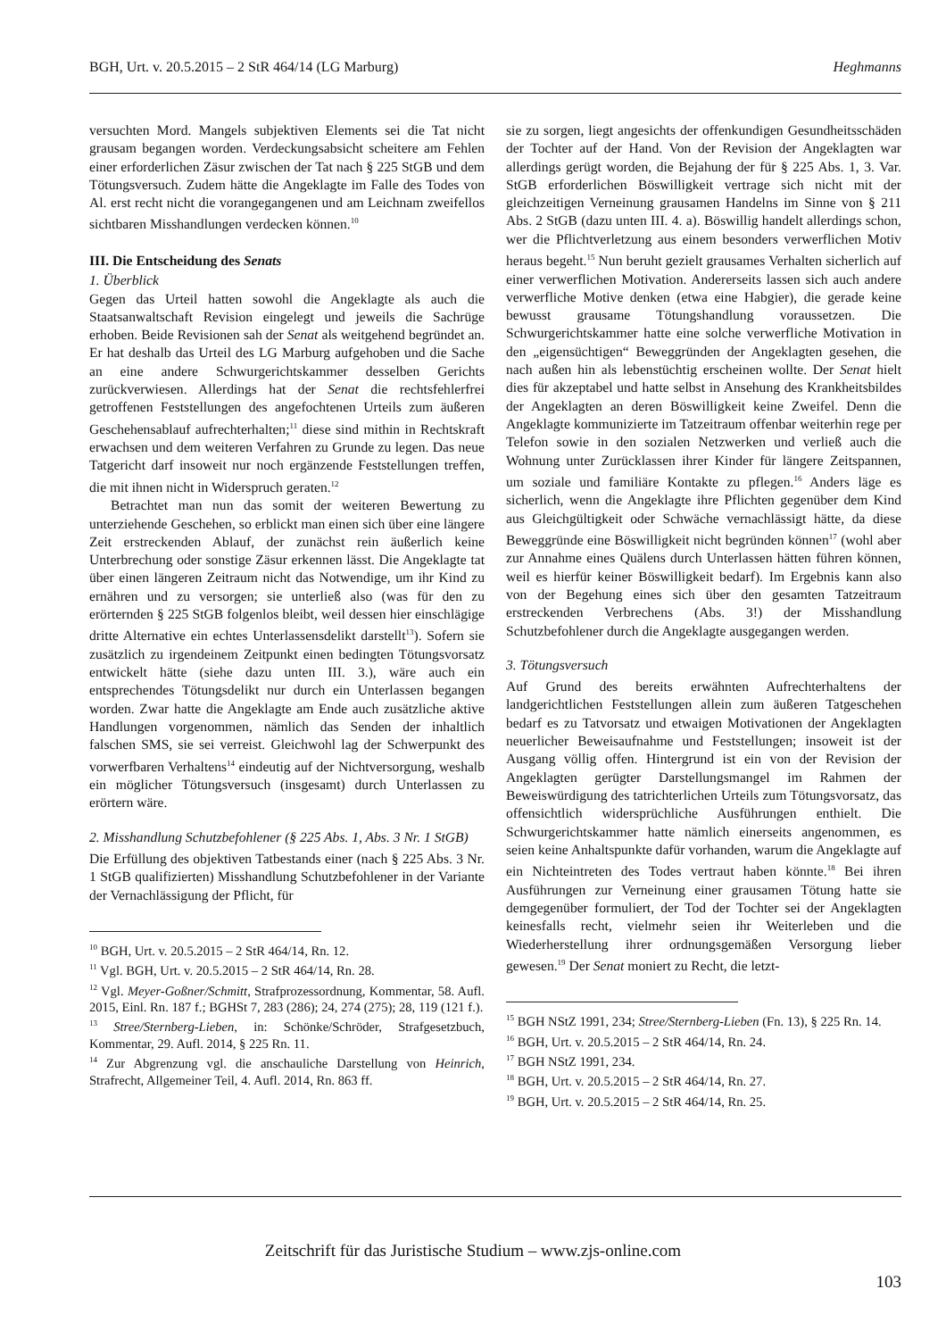BGH, Urt. v. 20.5.2015 – 2 StR 464/14 (LG Marburg) Heghmanns
versuchten Mord. Mangels subjektiven Elements sei die Tat nicht grausam begangen worden. Verdeckungsabsicht scheitere am Fehlen einer erforderlichen Zäsur zwischen der Tat nach § 225 StGB und dem Tötungsversuch. Zudem hätte die Angeklagte im Falle des Todes von Al. erst recht nicht die vorangegangenen und am Leichnam zweifellos sichtbaren Misshandlungen verdecken können.<sup>10</sup>
III. Die Entscheidung des Senats
1. Überblick
Gegen das Urteil hatten sowohl die Angeklagte als auch die Staatsanwaltschaft Revision eingelegt und jeweils die Sachrüge erhoben. Beide Revisionen sah der Senat als weitgehend begründet an. Er hat deshalb das Urteil des LG Marburg aufgehoben und die Sache an eine andere Schwurgerichtskammer desselben Gerichts zurückverwiesen. Allerdings hat der Senat die rechtsfehlerfrei getroffenen Feststellungen des angefochtenen Urteils zum äußeren Geschehensablauf aufrechterhalten;<sup>11</sup> diese sind mithin in Rechtskraft erwachsen und dem weiteren Verfahren zu Grunde zu legen. Das neue Tatgericht darf insoweit nur noch ergänzende Feststellungen treffen, die mit ihnen nicht in Widerspruch geraten.<sup>12</sup>
Betrachtet man nun das somit der weiteren Bewertung zu unterziehende Geschehen, so erblickt man einen sich über eine längere Zeit erstreckenden Ablauf, der zunächst rein äußerlich keine Unterbrechung oder sonstige Zäsur erkennen lässt. Die Angeklagte tat über einen längeren Zeitraum nicht das Notwendige, um ihr Kind zu ernähren und zu versorgen; sie unterließ also (was für den zu erörternden § 225 StGB folgenlos bleibt, weil dessen hier einschlägige dritte Alternative ein echtes Unterlassensdelikt darstellt<sup>13</sup>). Sofern sie zusätzlich zu irgendeinem Zeitpunkt einen bedingten Tötungsvorsatz entwickelt hätte (siehe dazu unten III. 3.), wäre auch ein entsprechendes Tötungsdelikt nur durch ein Unterlassen begangen worden. Zwar hatte die Angeklagte am Ende auch zusätzliche aktive Handlungen vorgenommen, nämlich das Senden der inhaltlich falschen SMS, sie sei verreist. Gleichwohl lag der Schwerpunkt des vorwerfbaren Verhaltens<sup>14</sup> eindeutig auf der Nichtversorgung, weshalb ein möglicher Tötungsversuch (insgesamt) durch Unterlassen zu erörtern wäre.
2. Misshandlung Schutzbefohlener (§ 225 Abs. 1, Abs. 3 Nr. 1 StGB)
Die Erfüllung des objektiven Tatbestands einer (nach § 225 Abs. 3 Nr. 1 StGB qualifizierten) Misshandlung Schutzbefohlener in der Variante der Vernachlässigung der Pflicht, für
<sup>10</sup> BGH, Urt. v. 20.5.2015 – 2 StR 464/14, Rn. 12.
<sup>11</sup> Vgl. BGH, Urt. v. 20.5.2015 – 2 StR 464/14, Rn. 28.
<sup>12</sup> Vgl. Meyer-Goßner/Schmitt, Strafprozessordnung, Kommentar, 58. Aufl. 2015, Einl. Rn. 187 f.; BGHSt 7, 283 (286); 24, 274 (275); 28, 119 (121 f.).
<sup>13</sup> Stree/Sternberg-Lieben, in: Schönke/Schröder, Strafgesetzbuch, Kommentar, 29. Aufl. 2014, § 225 Rn. 11.
<sup>14</sup> Zur Abgrenzung vgl. die anschauliche Darstellung von Heinrich, Strafrecht, Allgemeiner Teil, 4. Aufl. 2014, Rn. 863 ff.
sie zu sorgen, liegt angesichts der offenkundigen Gesundheitsschäden der Tochter auf der Hand. Von der Revision der Angeklagten war allerdings gerügt worden, die Bejahung der für § 225 Abs. 1, 3. Var. StGB erforderlichen Böswilligkeit vertrage sich nicht mit der gleichzeitigen Verneinung grausamen Handelns im Sinne von § 211 Abs. 2 StGB (dazu unten III. 4. a). Böswillig handelt allerdings schon, wer die Pflichtverletzung aus einem besonders verwerflichen Motiv heraus begeht.<sup>15</sup> Nun beruht gezielt grausames Verhalten sicherlich auf einer verwerflichen Motivation. Andererseits lassen sich auch andere verwerfliche Motive denken (etwa eine Habgier), die gerade keine bewusst grausame Tötungshandlung voraussetzen. Die Schwurgerichtskammer hatte eine solche verwerfliche Motivation in den „eigensüchtigen“ Beweggründen der Angeklagten gesehen, die nach außen hin als lebenstüchtig erscheinen wollte. Der Senat hielt dies für akzeptabel und hatte selbst in Ansehung des Krankheitsbildes der Angeklagten an deren Böswilligkeit keine Zweifel. Denn die Angeklagte kommunizierte im Tatzeitraum offenbar weiterhin rege per Telefon sowie in den sozialen Netzwerken und verließ auch die Wohnung unter Zurücklassen ihrer Kinder für längere Zeitspannen, um soziale und familiäre Kontakte zu pflegen.<sup>16</sup> Anders läge es sicherlich, wenn die Angeklagte ihre Pflichten gegenüber dem Kind aus Gleichgültigkeit oder Schwäche vernachlässigt hätte, da diese Beweggründe eine Böswilligkeit nicht begründen können<sup>17</sup> (wohl aber zur Annahme eines Quälens durch Unterlassen hätten führen können, weil es hierfür keiner Böswilligkeit bedarf). Im Ergebnis kann also von der Begehung eines sich über den gesamten Tatzeitraum erstreckenden Verbrechens (Abs. 3!) der Misshandlung Schutzbefohlener durch die Angeklagte ausgegangen werden.
3. Tötungsversuch
Auf Grund des bereits erwähnten Aufrechterhaltens der landgerichtlichen Feststellungen allein zum äußeren Tatgeschehen bedarf es zu Tatvorsatz und etwaigen Motivationen der Angeklagten neuerlicher Beweisaufnahme und Feststellungen; insoweit ist der Ausgang völlig offen. Hintergrund ist ein von der Revision der Angeklagten gerügter Darstellungsmangel im Rahmen der Beweiswürdigung des tatrichterlichen Urteils zum Tötungsvorsatz, das offensichtlich widersprüchliche Ausführungen enthielt. Die Schwurgerichtskammer hatte nämlich einerseits angenommen, es seien keine Anhaltspunkte dafür vorhanden, warum die Angeklagte auf ein Nichteintreten des Todes vertraut haben könnte.<sup>18</sup> Bei ihren Ausführungen zur Verneinung einer grausamen Tötung hatte sie demgegenüber formuliert, der Tod der Tochter sei der Angeklagten keinesfalls recht, vielmehr seien ihr Weiterleben und die Wiederherstellung ihrer ordnungsgemäßen Versorgung lieber gewesen.<sup>19</sup> Der Senat moniert zu Recht, die letzt-
<sup>15</sup> BGH NStZ 1991, 234; Stree/Sternberg-Lieben (Fn. 13), § 225 Rn. 14.
<sup>16</sup> BGH, Urt. v. 20.5.2015 – 2 StR 464/14, Rn. 24.
<sup>17</sup> BGH NStZ 1991, 234.
<sup>18</sup> BGH, Urt. v. 20.5.2015 – 2 StR 464/14, Rn. 27.
<sup>19</sup> BGH, Urt. v. 20.5.2015 – 2 StR 464/14, Rn. 25.
Zeitschrift für das Juristische Studium – www.zjs-online.com
103